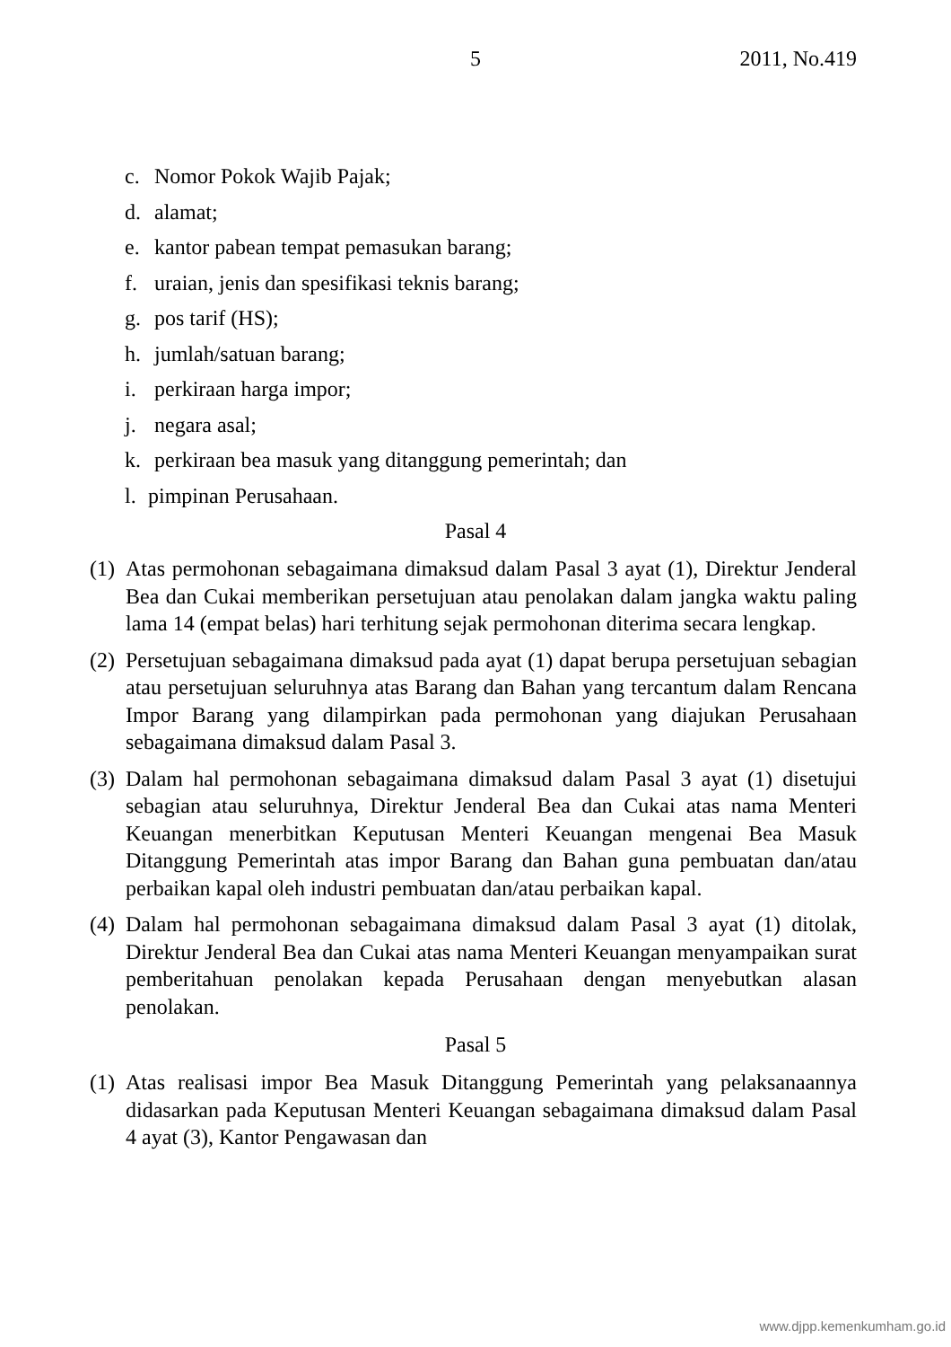5
2011, No.419
c. Nomor Pokok Wajib Pajak;
d. alamat;
e. kantor pabean tempat pemasukan barang;
f. uraian, jenis dan spesifikasi teknis barang;
g. pos tarif (HS);
h. jumlah/satuan barang;
i. perkiraan harga impor;
j. negara asal;
k. perkiraan bea masuk yang ditanggung pemerintah; dan
l. pimpinan Perusahaan.
Pasal 4
(1)
Atas permohonan sebagaimana dimaksud dalam Pasal 3 ayat (1), Direktur Jenderal Bea dan Cukai memberikan persetujuan atau penolakan dalam jangka waktu paling lama 14 (empat belas) hari terhitung sejak permohonan diterima secara lengkap.
(2)
Persetujuan sebagaimana dimaksud pada ayat (1) dapat berupa persetujuan sebagian atau persetujuan seluruhnya atas Barang dan Bahan yang tercantum dalam Rencana Impor Barang yang dilampirkan pada permohonan yang diajukan Perusahaan sebagaimana dimaksud dalam Pasal 3.
(3)
Dalam hal permohonan sebagaimana dimaksud dalam Pasal 3 ayat (1) disetujui sebagian atau seluruhnya, Direktur Jenderal Bea dan Cukai atas nama Menteri Keuangan menerbitkan Keputusan Menteri Keuangan mengenai Bea Masuk Ditanggung Pemerintah atas impor Barang dan Bahan guna pembuatan dan/atau perbaikan kapal oleh industri pembuatan dan/atau perbaikan kapal.
(4)
Dalam hal permohonan sebagaimana dimaksud dalam Pasal 3 ayat (1) ditolak, Direktur Jenderal Bea dan Cukai atas nama Menteri Keuangan menyampaikan surat pemberitahuan penolakan kepada Perusahaan dengan menyebutkan alasan penolakan.
Pasal 5
(1)
Atas realisasi impor Bea Masuk Ditanggung Pemerintah yang pelaksanaannya didasarkan pada Keputusan Menteri Keuangan sebagaimana dimaksud dalam Pasal 4 ayat (3), Kantor Pengawasan dan
www.djpp.kemenkumham.go.id